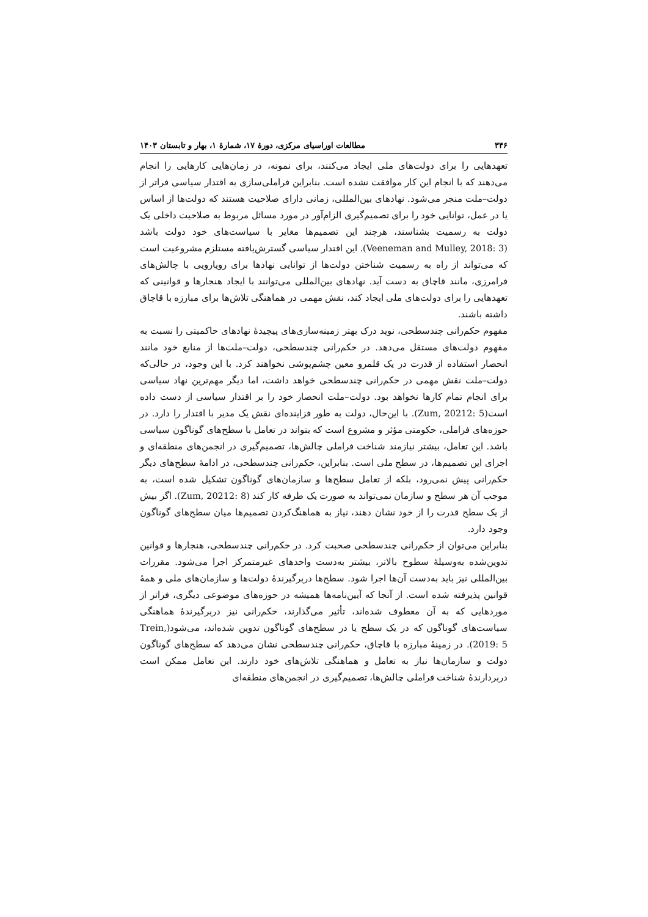۳۴۶ مطالعات اوراسیای مرکزی، دورهٔ ۱۷، شمارهٔ ۱، بهار و تابستان ۱۴۰۳
تعهدهایی را برای دولت‌های ملی ایجاد می‌کنند، برای نمونه، در زمان‌هایی کارهایی را انجام می‌دهند که با انجام این کار موافقت نشده است. بنابراین فراملی‌سازی به اقتدار سیاسی فراتر از دولت–ملت منجر می‌شود. نهادهای بین‌المللی، زمانی دارای صلاحیت هستند که دولت‌ها از اساس یا در عمل، توانایی خود را برای تصمیم‌گیری الزام‌آور در مورد مسائل مربوط به صلاحیت داخلی یک دولت به رسمیت بشناسند، هرچند این تصمیم‌ها مغایر با سیاست‌های خود دولت باشد (Veeneman and Mulley, 2018: 3). این اقتدار سیاسی گسترش‌یافته مستلزم مشروعیت است که می‌تواند از راه به رسمیت شناختن دولت‌ها از توانایی نهادها برای رویارویی با چالش‌های فرامرزی، مانند قاچاق به دست آید. نهادهای بین‌المللی می‌توانند با ایجاد هنجارها و قوانینی که تعهدهایی را برای دولت‌های ملی ایجاد کند، نقش مهمی در هماهنگی تلاش‌ها برای مبارزه با قاچاق داشته باشند.
مفهوم حکم‌رانی چندسطحی، نوید درک بهتر زمینه‌سازی‌های پیچیدهٔ نهادهای حاکمیتی را نسبت به مفهوم دولت‌های مستقل می‌دهد. در حکم‌رانی چندسطحی، دولت–ملت‌ها از منابع خود مانند انحصار استفاده از قدرت در یک قلمرو معین چشم‌پوشی نخواهند کرد. با این وجود، در حالی‌که دولت–ملت نقش مهمی در حکم‌رانی چندسطحی خواهد داشت، اما دیگر مهم‌ترین نهاد سیاسی برای انجام تمام کارها نخواهد بود. دولت–ملت انحصار خود را بر اقتدار سیاسی از دست داده است(Zum, 20212: 5). با این‌حال، دولت به طور فزاینده‌ای نقش یک مدیر با اقتدار را دارد. در حوزه‌های فراملی، حکومتی مؤثر و مشروع است که بتواند در تعامل با سطح‌های گوناگون سیاسی باشد. این تعامل، بیشتر نیازمند شناخت فراملی چالش‌ها، تصمیم‌گیری در انجمن‌های منطقه‌ای و اجرای این تصمیم‌ها، در سطح ملی است. بنابراین، حکم‌رانی چندسطحی، در ادامهٔ سطح‌های دیگر حکم‌رانی پیش نمی‌رود، بلکه از تعامل سطح‌ها و سازمان‌های گوناگون تشکیل شده است، به موجب آن هر سطح و سازمان نمی‌تواند به صورت یک طرفه کار کند (Zum, 20212: 8). اگر بیش از یک سطح قدرت را از خود نشان دهند، نیاز به هماهنگ‌کردن تصمیم‌ها میان سطح‌های گوناگون وجود دارد.
بنابراین می‌توان از حکم‌رانی چندسطحی صحبت کرد. در حکم‌رانی چندسطحی، هنجارها و قوانین تدوین‌شده به‌وسیلهٔ سطوح بالاتر، بیشتر به‌دست واحدهای غیرمتمرکز اجرا می‌شود. مقررات بین‌المللی نیز باید به‌دست آن‌ها اجرا شود. سطح‌ها دربرگیرندهٔ دولت‌ها و سازمان‌های ملی و همهٔ قوانین پذیرفته شده است. از آنجا که آیین‌نامه‌ها همیشه در حوزه‌های موضوعی دیگری، فراتر از موردهایی که به آن معطوف شده‌اند، تأثیر می‌گذارند، حکم‌رانی نیز دربرگیرندهٔ هماهنگی سیاست‌های گوناگون که در یک سطح یا در سطح‌های گوناگون تدوین شده‌اند، می‌شود(Trein, 2019: 5). در زمینهٔ مبارزه با قاچاق، حکم‌رانی چندسطحی نشان می‌دهد که سطح‌های گوناگون دولت و سازمان‌ها نیاز به تعامل و هماهنگی تلاش‌های خود دارند. این تعامل ممکن است دربردارندهٔ شناخت فراملی چالش‌ها، تصمیم‌گیری در انجمن‌های منطقه‌ای